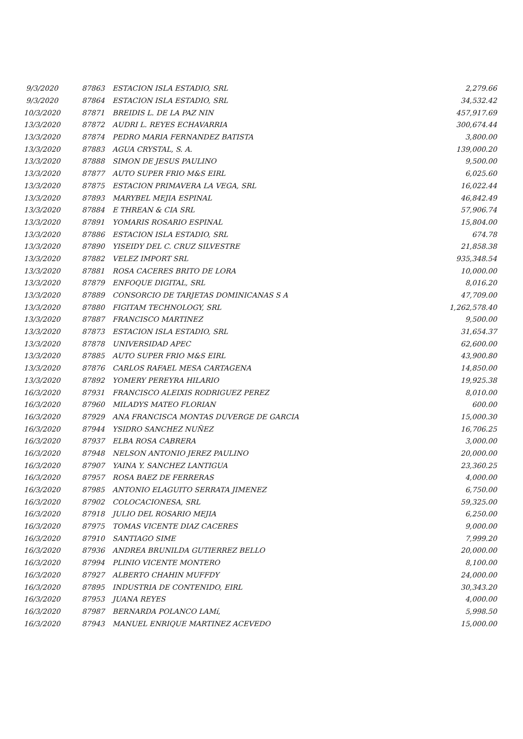| 9/3/2020 | 87863 | ESTACION ISLA ESTADIO, SRL | 2,279.66 |
| 9/3/2020 | 87864 | ESTACION ISLA ESTADIO, SRL | 34,532.42 |
| 10/3/2020 | 87871 | BREIDIS L. DE LA PAZ NIN | 457,917.69 |
| 13/3/2020 | 87872 | AUDRI L. REYES ECHAVARRIA | 300,674.44 |
| 13/3/2020 | 87874 | PEDRO MARIA FERNANDEZ BATISTA | 3,800.00 |
| 13/3/2020 | 87883 | AGUA CRYSTAL, S. A. | 139,000.20 |
| 13/3/2020 | 87888 | SIMON DE JESUS PAULINO | 9,500.00 |
| 13/3/2020 | 87877 | AUTO SUPER FRIO M&S EIRL | 6,025.60 |
| 13/3/2020 | 87875 | ESTACION PRIMAVERA LA VEGA, SRL | 16,022.44 |
| 13/3/2020 | 87893 | MARYBEL MEJIA ESPINAL | 46,842.49 |
| 13/3/2020 | 87884 | E THREAN & CIA SRL | 57,906.74 |
| 13/3/2020 | 87891 | YOMARIS ROSARIO ESPINAL | 15,804.00 |
| 13/3/2020 | 87886 | ESTACION ISLA ESTADIO, SRL | 674.78 |
| 13/3/2020 | 87890 | YISEIDY DEL C. CRUZ SILVESTRE | 21,858.38 |
| 13/3/2020 | 87882 | VELEZ IMPORT SRL | 935,348.54 |
| 13/3/2020 | 87881 | ROSA CACERES BRITO DE LORA | 10,000.00 |
| 13/3/2020 | 87879 | ENFOQUE DIGITAL, SRL | 8,016.20 |
| 13/3/2020 | 87889 | CONSORCIO DE TARJETAS DOMINICANAS S A | 47,709.00 |
| 13/3/2020 | 87880 | FIGITAM TECHNOLOGY, SRL | 1,262,578.40 |
| 13/3/2020 | 87887 | FRANCISCO MARTINEZ | 9,500.00 |
| 13/3/2020 | 87873 | ESTACION ISLA ESTADIO, SRL | 31,654.37 |
| 13/3/2020 | 87878 | UNIVERSIDAD APEC | 62,600.00 |
| 13/3/2020 | 87885 | AUTO SUPER FRIO M&S EIRL | 43,900.80 |
| 13/3/2020 | 87876 | CARLOS RAFAEL MESA CARTAGENA | 14,850.00 |
| 13/3/2020 | 87892 | YOMERY PEREYRA HILARIO | 19,925.38 |
| 16/3/2020 | 87931 | FRANCISCO ALEIXIS RODRIGUEZ PEREZ | 8,010.00 |
| 16/3/2020 | 87960 | MILADYS MATEO FLORIAN | 600.00 |
| 16/3/2020 | 87929 | ANA FRANCISCA MONTAS DUVERGE DE GARCIA | 15,000.30 |
| 16/3/2020 | 87944 | YSIDRO SANCHEZ NUÑEZ | 16,706.25 |
| 16/3/2020 | 87937 | ELBA ROSA CABRERA | 3,000.00 |
| 16/3/2020 | 87948 | NELSON ANTONIO JEREZ PAULINO | 20,000.00 |
| 16/3/2020 | 87907 | YAINA Y. SANCHEZ LANTIGUA | 23,360.25 |
| 16/3/2020 | 87957 | ROSA BAEZ DE FERRERAS | 4,000.00 |
| 16/3/2020 | 87985 | ANTONIO ELAGUITO SERRATA JIMENEZ | 6,750.00 |
| 16/3/2020 | 87902 | COLOCACIONESA, SRL | 59,325.00 |
| 16/3/2020 | 87918 | JULIO DEL ROSARIO MEJIA | 6,250.00 |
| 16/3/2020 | 87975 | TOMAS VICENTE DIAZ CACERES | 9,000.00 |
| 16/3/2020 | 87910 | SANTIAGO SIME | 7,999.20 |
| 16/3/2020 | 87936 | ANDREA BRUNILDA GUTIERREZ BELLO | 20,000.00 |
| 16/3/2020 | 87994 | PLINIO VICENTE MONTERO | 8,100.00 |
| 16/3/2020 | 87927 | ALBERTO CHAHIN MUFFDY | 24,000.00 |
| 16/3/2020 | 87895 | INDUSTRIA DE CONTENIDO, EIRL | 30,343.20 |
| 16/3/2020 | 87953 | JUANA REYES | 4,000.00 |
| 16/3/2020 | 87987 | BERNARDA POLANCO LAMí, | 5,998.50 |
| 16/3/2020 | 87943 | MANUEL ENRIQUE MARTINEZ ACEVEDO | 15,000.00 |